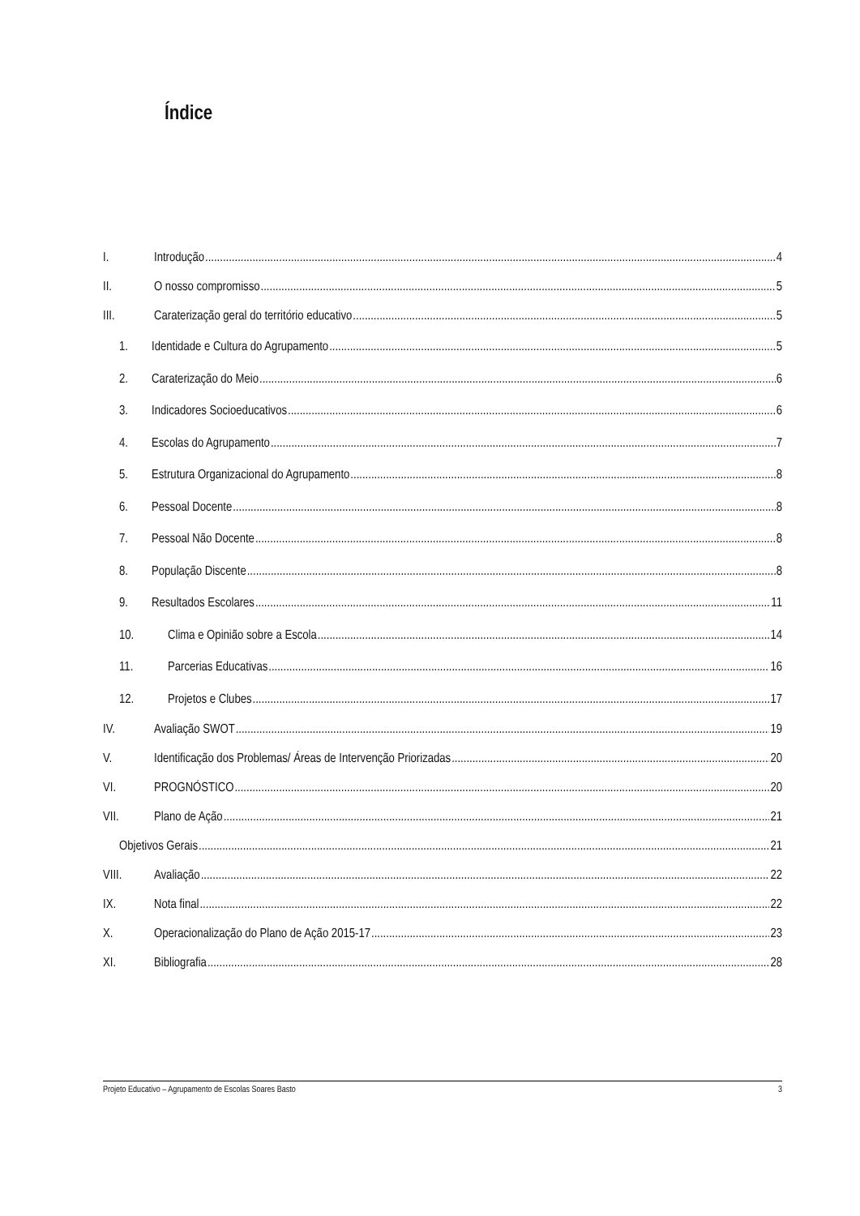Índice
I. Introdução 4
II. O nosso compromisso 5
III. Caraterização geral do território educativo 5
1. Identidade e Cultura do Agrupamento 5
2. Caraterização do Meio 6
3. Indicadores Socioeducativos 6
4. Escolas do Agrupamento 7
5. Estrutura Organizacional do Agrupamento 8
6. Pessoal Docente 8
7. Pessoal Não Docente 8
8. População Discente 8
9. Resultados Escolares 11
10. Clima e Opinião sobre a Escola 14
11. Parcerias Educativas 16
12. Projetos e Clubes 17
IV. Avaliação SWOT 19
V. Identificação dos Problemas/ Áreas de Intervenção Priorizadas 20
VI. PROGNÓSTICO 20
VII. Plano de Ação 21
Objetivos Gerais 21
VIII. Avaliação 22
IX. Nota final 22
X. Operacionalização do Plano de Ação 2015-17 23
XI. Bibliografia 28
Projeto Educativo – Agrupamento de Escolas Soares Basto 3